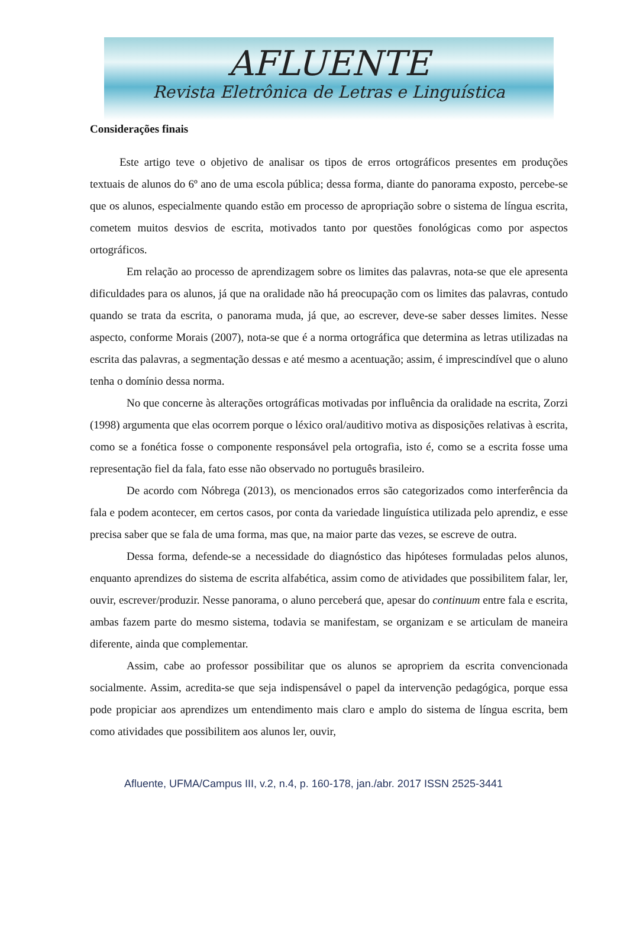AFLUENTE
Revista Eletrônica de Letras e Linguística
Considerações finais
Este artigo teve o objetivo de analisar os tipos de erros ortográficos presentes em produções textuais de alunos do 6º ano de uma escola pública; dessa forma, diante do panorama exposto, percebe-se que os alunos, especialmente quando estão em processo de apropriação sobre o sistema de língua escrita, cometem muitos desvios de escrita, motivados tanto por questões fonológicas como por aspectos ortográficos.
Em relação ao processo de aprendizagem sobre os limites das palavras, nota-se que ele apresenta dificuldades para os alunos, já que na oralidade não há preocupação com os limites das palavras, contudo quando se trata da escrita, o panorama muda, já que, ao escrever, deve-se saber desses limites. Nesse aspecto, conforme Morais (2007), nota-se que é a norma ortográfica que determina as letras utilizadas na escrita das palavras, a segmentação dessas e até mesmo a acentuação; assim, é imprescindível que o aluno tenha o domínio dessa norma.
No que concerne às alterações ortográficas motivadas por influência da oralidade na escrita, Zorzi (1998) argumenta que elas ocorrem porque o léxico oral/auditivo motiva as disposições relativas à escrita, como se a fonética fosse o componente responsável pela ortografia, isto é, como se a escrita fosse uma representação fiel da fala, fato esse não observado no português brasileiro.
De acordo com Nóbrega (2013), os mencionados erros são categorizados como interferência da fala e podem acontecer, em certos casos, por conta da variedade linguística utilizada pelo aprendiz, e esse precisa saber que se fala de uma forma, mas que, na maior parte das vezes, se escreve de outra.
Dessa forma, defende-se a necessidade do diagnóstico das hipóteses formuladas pelos alunos, enquanto aprendizes do sistema de escrita alfabética, assim como de atividades que possibilitem falar, ler, ouvir, escrever/produzir. Nesse panorama, o aluno perceberá que, apesar do continuum entre fala e escrita, ambas fazem parte do mesmo sistema, todavia se manifestam, se organizam e se articulam de maneira diferente, ainda que complementar.
Assim, cabe ao professor possibilitar que os alunos se apropriem da escrita convencionada socialmente. Assim, acredita-se que seja indispensável o papel da intervenção pedagógica, porque essa pode propiciar aos aprendizes um entendimento mais claro e amplo do sistema de língua escrita, bem como atividades que possibilitem aos alunos ler, ouvir,
Afluente, UFMA/Campus III, v.2, n.4, p. 160-178, jan./abr. 2017 ISSN 2525-3441